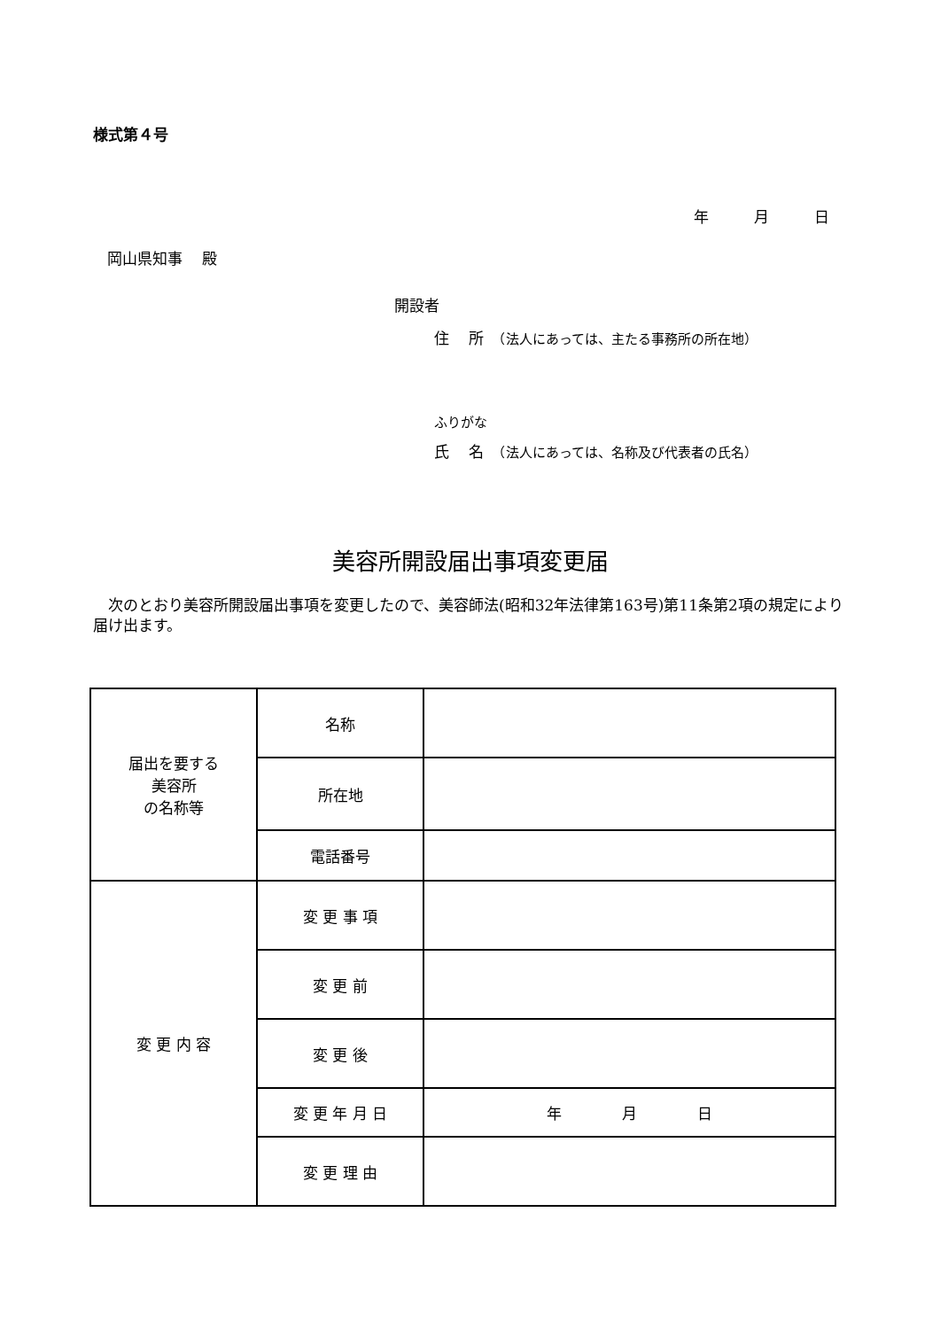様式第４号
年　　　月　　　日
岡山県知事　 殿
開設者
住　 所　（法人にあっては、主たる事務所の所在地）
ふりがな
氏　 名　（法人にあっては、名称及び代表者の氏名）
美容所開設届出事項変更届
　次のとおり美容所開設届出事項を変更したので、美容師法(昭和32年法律第163号)第11条第2項の規定により届け出ます。
| 届出を要する 美容所 の名称等 | 名称 | |
| | 所在地 | |
| | 電話番号 | |
| 変 更 内 容 | 変 更 事 項 | |
| | 変 更 前 | |
| | 変 更 後 | |
| | 変 更 年 月 日 | 年 月 日 |
| | 変 更 理 由 | |